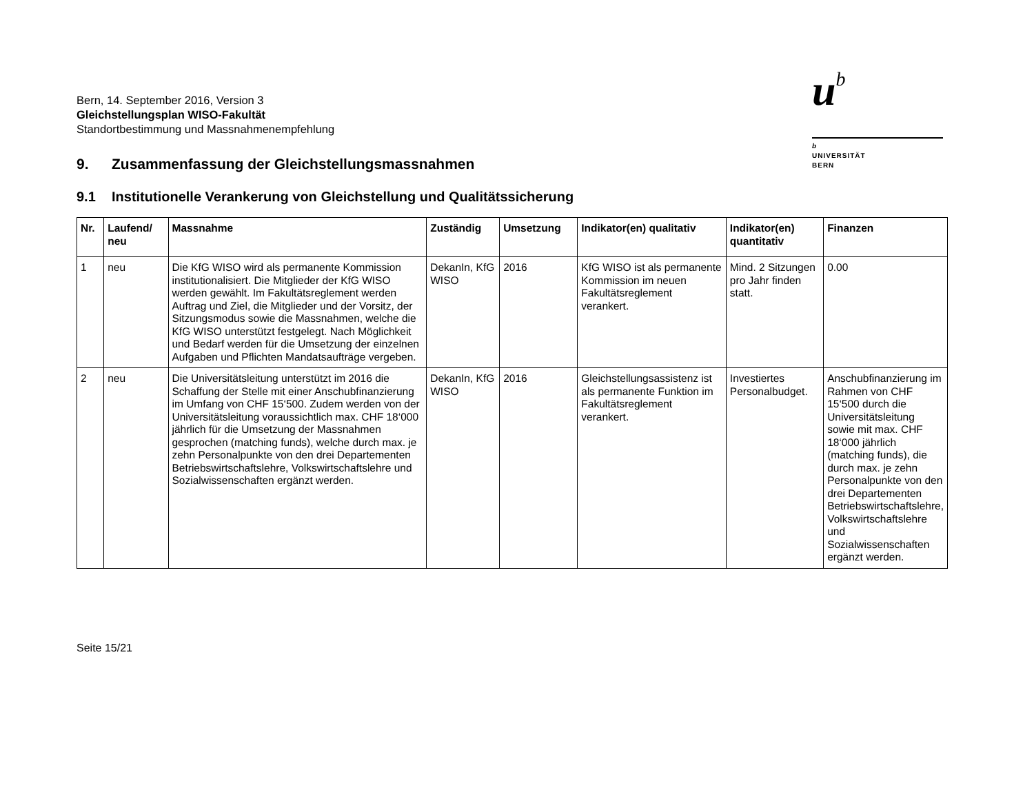u<sup>b</sup>
b
UNIVERSITÄT
BERN
Bern, 14. September 2016, Version 3
Gleichstellungsplan WISO-Fakultät
Standortbestimmung und Massnahmenempfehlung
9. Zusammenfassung der Gleichstellungsmassnahmen
9.1 Institutionelle Verankerung von Gleichstellung und Qualitätssicherung
| Nr. | Laufend/ neu | Massnahme | Zuständig | Umsetzung | Indikator(en) qualitativ | Indikator(en) quantitativ | Finanzen |
| --- | --- | --- | --- | --- | --- | --- | --- |
| 1 | neu | Die KfG WISO wird als permanente Kommission institutionalisiert. Die Mitglieder der KfG WISO werden gewählt. Im Fakultätsreglement werden Auftrag und Ziel, die Mitglieder und der Vorsitz, der Sitzungsmodus sowie die Massnahmen, welche die KfG WISO unterstützt festgelegt. Nach Möglichkeit und Bedarf werden für die Umsetzung der einzelnen Aufgaben und Pflichten Mandatsaufträge vergeben. | DekanIn, KfG WISO | 2016 | KfG WISO ist als permanente Kommission im neuen Fakultätsreglement verankert. | Mind. 2 Sitzungen pro Jahr finden statt. | 0.00 |
| 2 | neu | Die Universitätsleitung unterstützt im 2016 die Schaffung der Stelle mit einer Anschubfinanzierung im Umfang von CHF 15‘500. Zudem werden von der Universitätsleitung voraussichtlich max. CHF 18‘000 jährlich für die Umsetzung der Massnahmen gesprochen (matching funds), welche durch max. je zehn Personalpunkte von den drei Departementen Betriebswirtschaftslehre, Volkswirtschaftslehre und Sozialwissenschaften ergänzt werden. | DekanIn, KfG WISO | 2016 | Gleichstellungsassistenz ist als permanente Funktion im Fakultätsreglement verankert. | Investiertes Personalbudget. | Anschubfinanzierung im Rahmen von CHF 15‘500 durch die Universitätsleitung sowie mit max. CHF 18‘000 jährlich (matching funds), die durch max. je zehn Personalpunkte von den drei Departementen Betriebswirtschaftslehre, Volkswirtschaftslehre und Sozialwissenschaften ergänzt werden. |
Seite 15/21